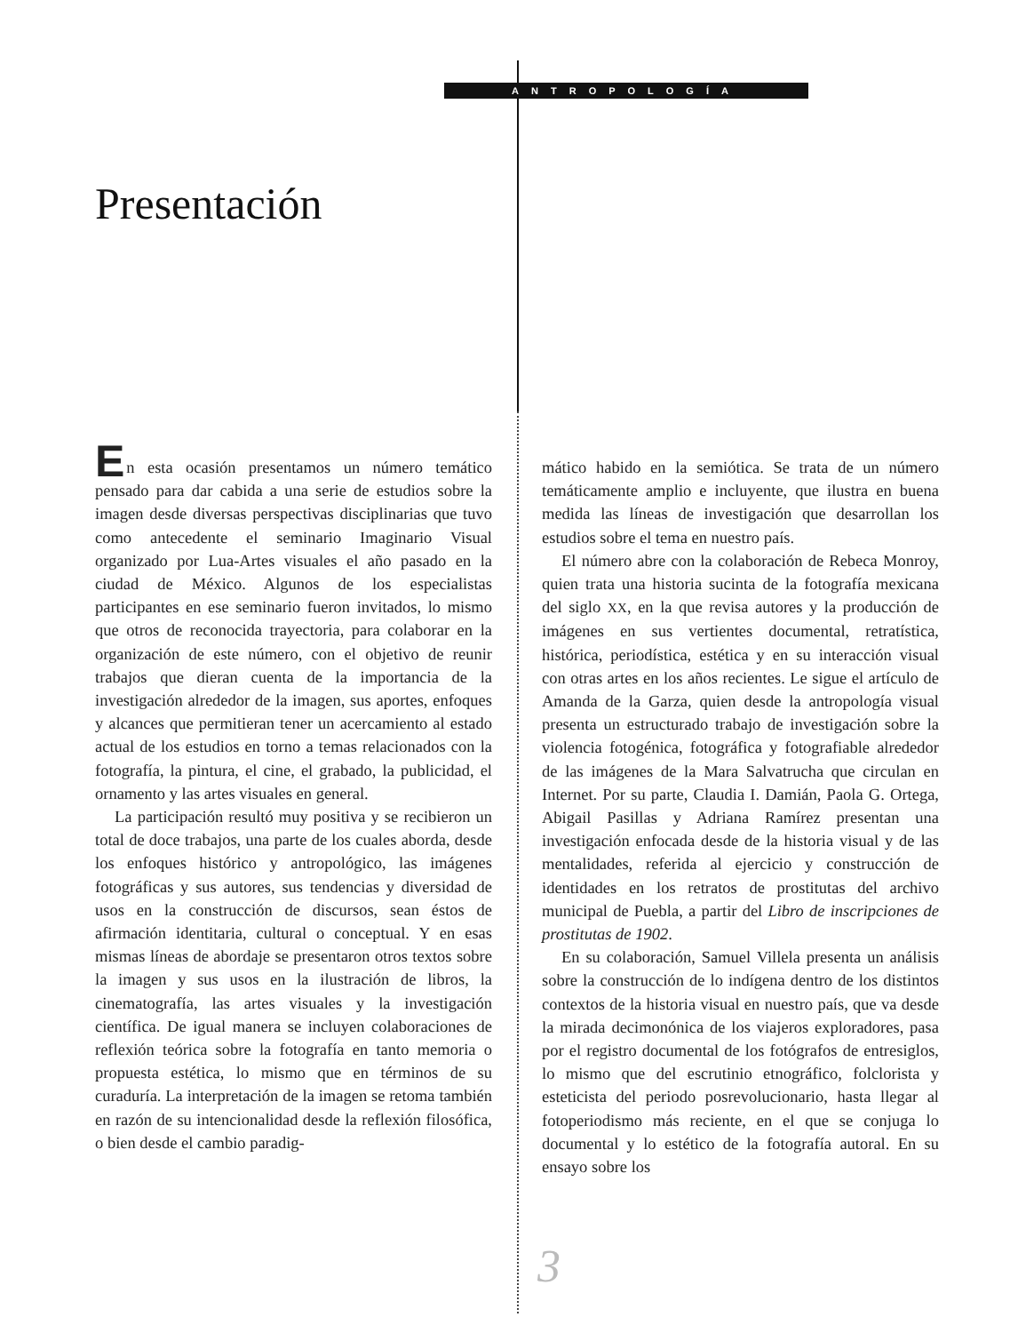ANTROPOLOGÍA
Presentación
En esta ocasión presentamos un número temático pensado para dar cabida a una serie de estudios sobre la imagen desde diversas perspectivas disciplinarias que tuvo como antecedente el seminario Imaginario Visual organizado por Lua-Artes visuales el año pasado en la ciudad de México. Algunos de los especialistas participantes en ese seminario fueron invitados, lo mismo que otros de reconocida trayectoria, para colaborar en la organización de este número, con el objetivo de reunir trabajos que dieran cuenta de la importancia de la investigación alrededor de la imagen, sus aportes, enfoques y alcances que permitieran tener un acercamiento al estado actual de los estudios en torno a temas relacionados con la fotografía, la pintura, el cine, el grabado, la publicidad, el ornamento y las artes visuales en general.
La participación resultó muy positiva y se recibieron un total de doce trabajos, una parte de los cuales aborda, desde los enfoques histórico y antropológico, las imágenes fotográficas y sus autores, sus tendencias y diversidad de usos en la construcción de discursos, sean éstos de afirmación identitaria, cultural o conceptual. Y en esas mismas líneas de abordaje se presentaron otros textos sobre la imagen y sus usos en la ilustración de libros, la cinematografía, las artes visuales y la investigación científica. De igual manera se incluyen colaboraciones de reflexión teórica sobre la fotografía en tanto memoria o propuesta estética, lo mismo que en términos de su curaduría. La interpretación de la imagen se retoma también en razón de su intencionalidad desde la reflexión filosófica, o bien desde el cambio paradig-
mático habido en la semiótica. Se trata de un número temáticamente amplio e incluyente, que ilustra en buena medida las líneas de investigación que desarrollan los estudios sobre el tema en nuestro país.
El número abre con la colaboración de Rebeca Monroy, quien trata una historia sucinta de la fotografía mexicana del siglo XX, en la que revisa autores y la producción de imágenes en sus vertientes documental, retratística, histórica, periodística, estética y en su interacción visual con otras artes en los años recientes. Le sigue el artículo de Amanda de la Garza, quien desde la antropología visual presenta un estructurado trabajo de investigación sobre la violencia fotogénica, fotográfica y fotografiable alrededor de las imágenes de la Mara Salvatrucha que circulan en Internet. Por su parte, Claudia I. Damián, Paola G. Ortega, Abigail Pasillas y Adriana Ramírez presentan una investigación enfocada desde de la historia visual y de las mentalidades, referida al ejercicio y construcción de identidades en los retratos de prostitutas del archivo municipal de Puebla, a partir del Libro de inscripciones de prostitutas de 1902.
En su colaboración, Samuel Villela presenta un análisis sobre la construcción de lo indígena dentro de los distintos contextos de la historia visual en nuestro país, que va desde la mirada decimonónica de los viajeros exploradores, pasa por el registro documental de los fotógrafos de entresiglos, lo mismo que del escrutinio etnográfico, folclorista y esteticista del periodo posrevolucionario, hasta llegar al fotoperiodismo más reciente, en el que se conjuga lo documental y lo estético de la fotografía autoral. En su ensayo sobre los
3